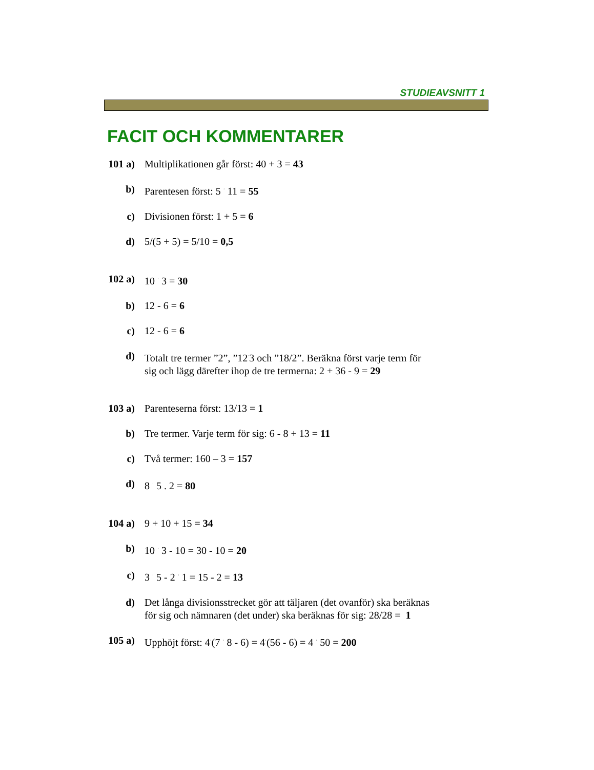STUDIEAVSNITT 1
FACIT OCH KOMMENTARER
101 a)
Multiplikationen går först: 40 + 3 = 43
b) Parentesen först: 5 <sup>·</sup> 11 = 55
c) Divisionen först: 1 + 5 = 6
d) 5/(5 + 5) = 5/10 = 0,5
102 a)
10 <sup>·</sup> 3 = 30
b) 12 - 6 = 6
c) 12 - 6 = 6
d) Totalt tre termer ”2”, ”12<sup>·</sup>3 och ”18/2”. Beräkna först varje term för sig och lägg därefter ihop de tre termerna: 2 + 36 - 9 = 29
103 a)
Parenteserna först: 13/13 = 1
b) Tre termer. Varje term för sig: 6 - 8 + 13 = 11
c) Två termer: 160 – 3 = 157
d) 8 <sup>·</sup> 5 . 2 = 80
104 a)
9 + 10 + 15 = 34
b) 10 <sup>·</sup> 3 - 10 = 30 - 10 = 20
c) 3 <sup>·</sup> 5 - 2 <sup>·</sup> 1 = 15 - 2 = 13
d) Det långa divisionsstrecket gör att täljaren (det ovanför) ska beräknas för sig och nämnaren (det under) ska beräknas för sig: 28/28 = 1
105 a)
Upphöjt först: 4<sup>·</sup>(7 <sup>·</sup> 8 - 6) = 4<sup>·</sup>(56 - 6) = 4 <sup>·</sup> 50 = 200